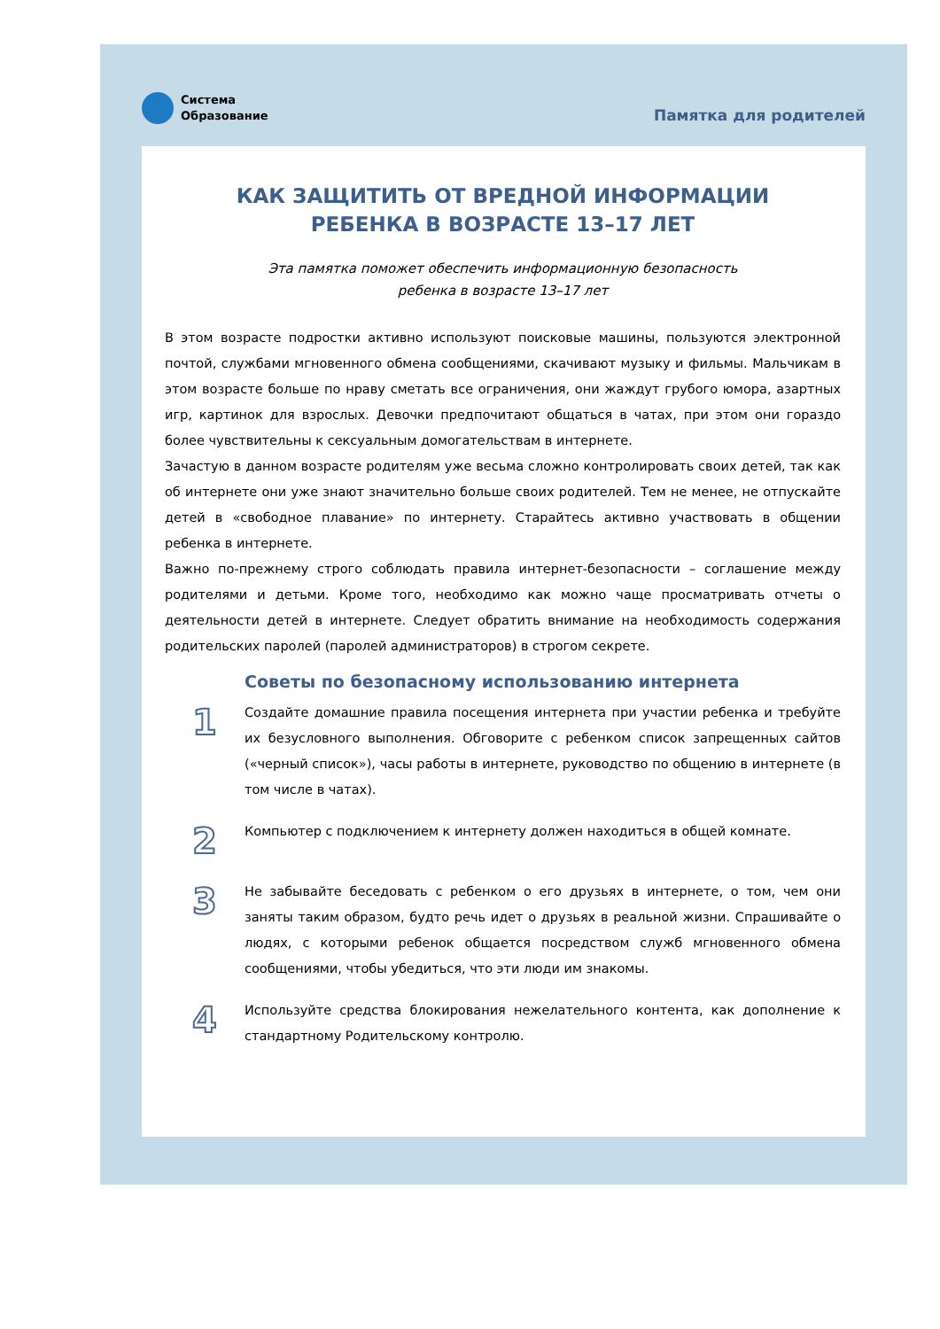Система
Образование
Памятка для родителей
КАК ЗАЩИТИТЬ ОТ ВРЕДНОЙ ИНФОРМАЦИИ
РЕБЕНКА В ВОЗРАСТЕ 13–17 ЛЕТ
Эта памятка поможет обеспечить информационную безопасность
ребенка в возрасте 13–17 лет
В этом возрасте подростки активно используют поисковые машины, пользуются электронной почтой, службами мгновенного обмена сообщениями, скачивают музыку и фильмы. Мальчикам в этом возрасте больше по нраву сметать все ограничения, они жаждут грубого юмора, азартных игр, картинок для взрослых. Девочки предпочитают общаться в чатах, при этом они гораздо более чувствительны к сексуальным домогательствам в интернете.
Зачастую в данном возрасте родителям уже весьма сложно контролировать своих детей, так как об интернете они уже знают значительно больше своих родителей. Тем не менее, не отпускайте детей в «свободное плавание» по интернету. Старайтесь активно участвовать в общении ребенка в интернете.
Важно по-прежнему строго соблюдать правила интернет-безопасности – соглашение между родителями и детьми. Кроме того, необходимо как можно чаще просматривать отчеты о деятельности детей в интернете. Следует обратить внимание на необходимость содержания родительских паролей (паролей администраторов) в строгом секрете.
Советы по безопасному использованию интернета
1
Создайте домашние правила посещения интернета при участии ребенка и требуйте их безусловного выполнения. Обговорите с ребенком список запрещенных сайтов («черный список»), часы работы в интернете, руководство по общению в интернете (в том числе в чатах).
2
Компьютер с подключением к интернету должен находиться в общей комнате.
3
Не забывайте беседовать с ребенком о его друзьях в интернете, о том, чем они заняты таким образом, будто речь идет о друзьях в реальной жизни. Спрашивайте о людях, с которыми ребенок общается посредством служб мгновенного обмена сообщениями, чтобы убедиться, что эти люди им знакомы.
4
Используйте средства блокирования нежелательного контента, как дополнение к стандартному Родительскому контролю.